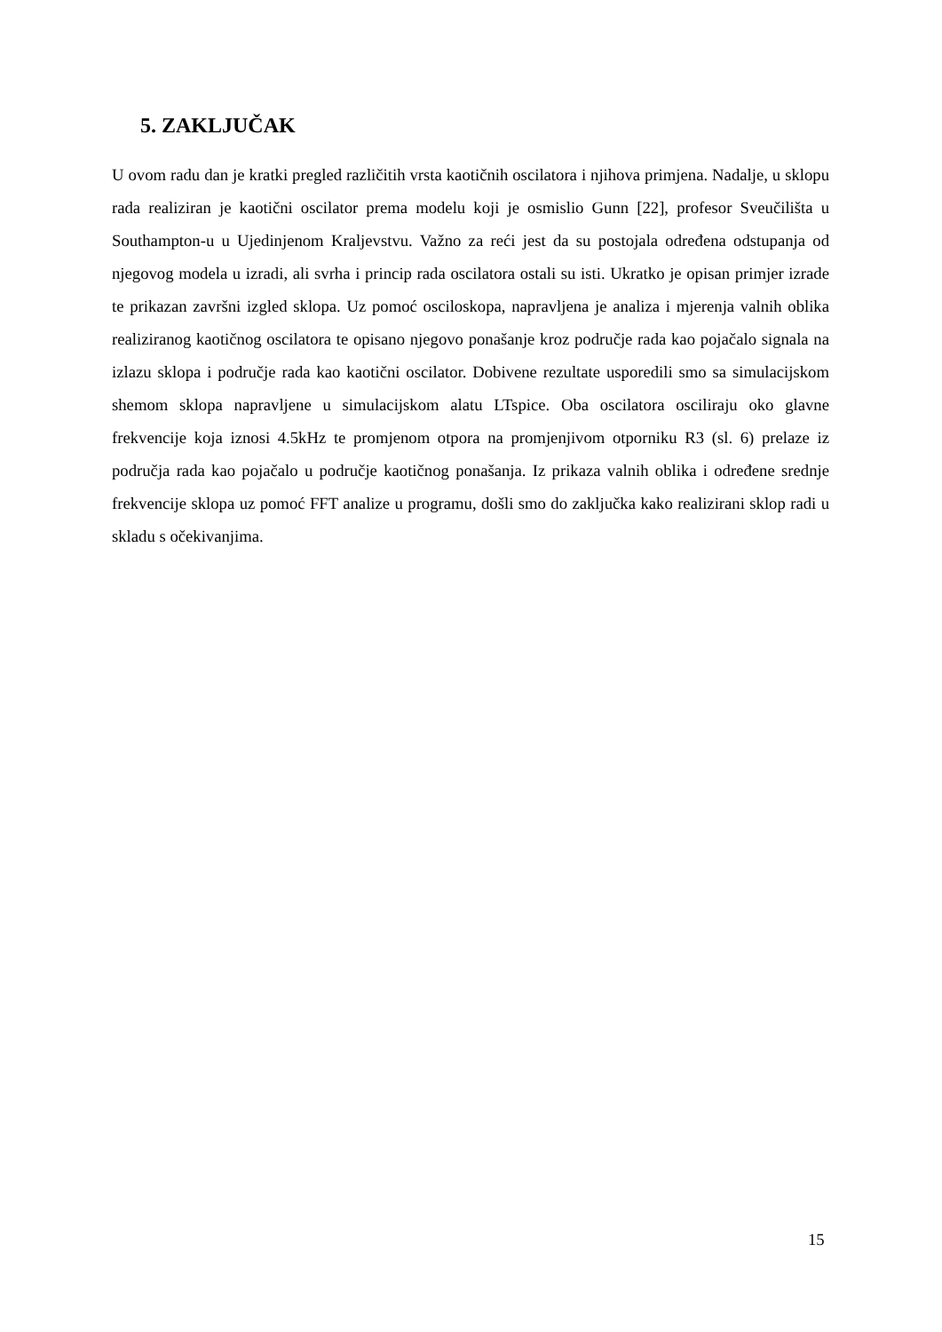5. ZAKLJUČAK
U ovom radu dan je kratki pregled različitih vrsta kaotičnih oscilatora i njihova primjena. Nadalje, u sklopu rada realiziran je kaotični oscilator prema modelu koji je osmislio Gunn [22], profesor Sveučilišta u Southampton-u u Ujedinjenom Kraljevstvu. Važno za reći jest da su postojala određena odstupanja od njegovog modela u izradi, ali svrha i princip rada oscilatora ostali su isti. Ukratko je opisan primjer izrade te prikazan završni izgled sklopa. Uz pomoć osciloskopa, napravljena je analiza i mjerenja valnih oblika realiziranog kaotičnog oscilatora te opisano njegovo ponašanje kroz područje rada kao pojačalo signala na izlazu sklopa i područje rada kao kaotični oscilator. Dobivene rezultate usporedili smo sa simulacijskom shemom sklopa napravljene u simulacijskom alatu LTspice. Oba oscilatora osciliraju oko glavne frekvencije koja iznosi 4.5kHz te promjenom otpora na promjenjivom otporniku R3 (sl. 6) prelaze iz područja rada kao pojačalo u područje kaotičnog ponašanja. Iz prikaza valnih oblika i određene srednje frekvencije sklopa uz pomoć FFT analize u programu, došli smo do zaključka kako realizirani sklop radi u skladu s očekivanjima.
15